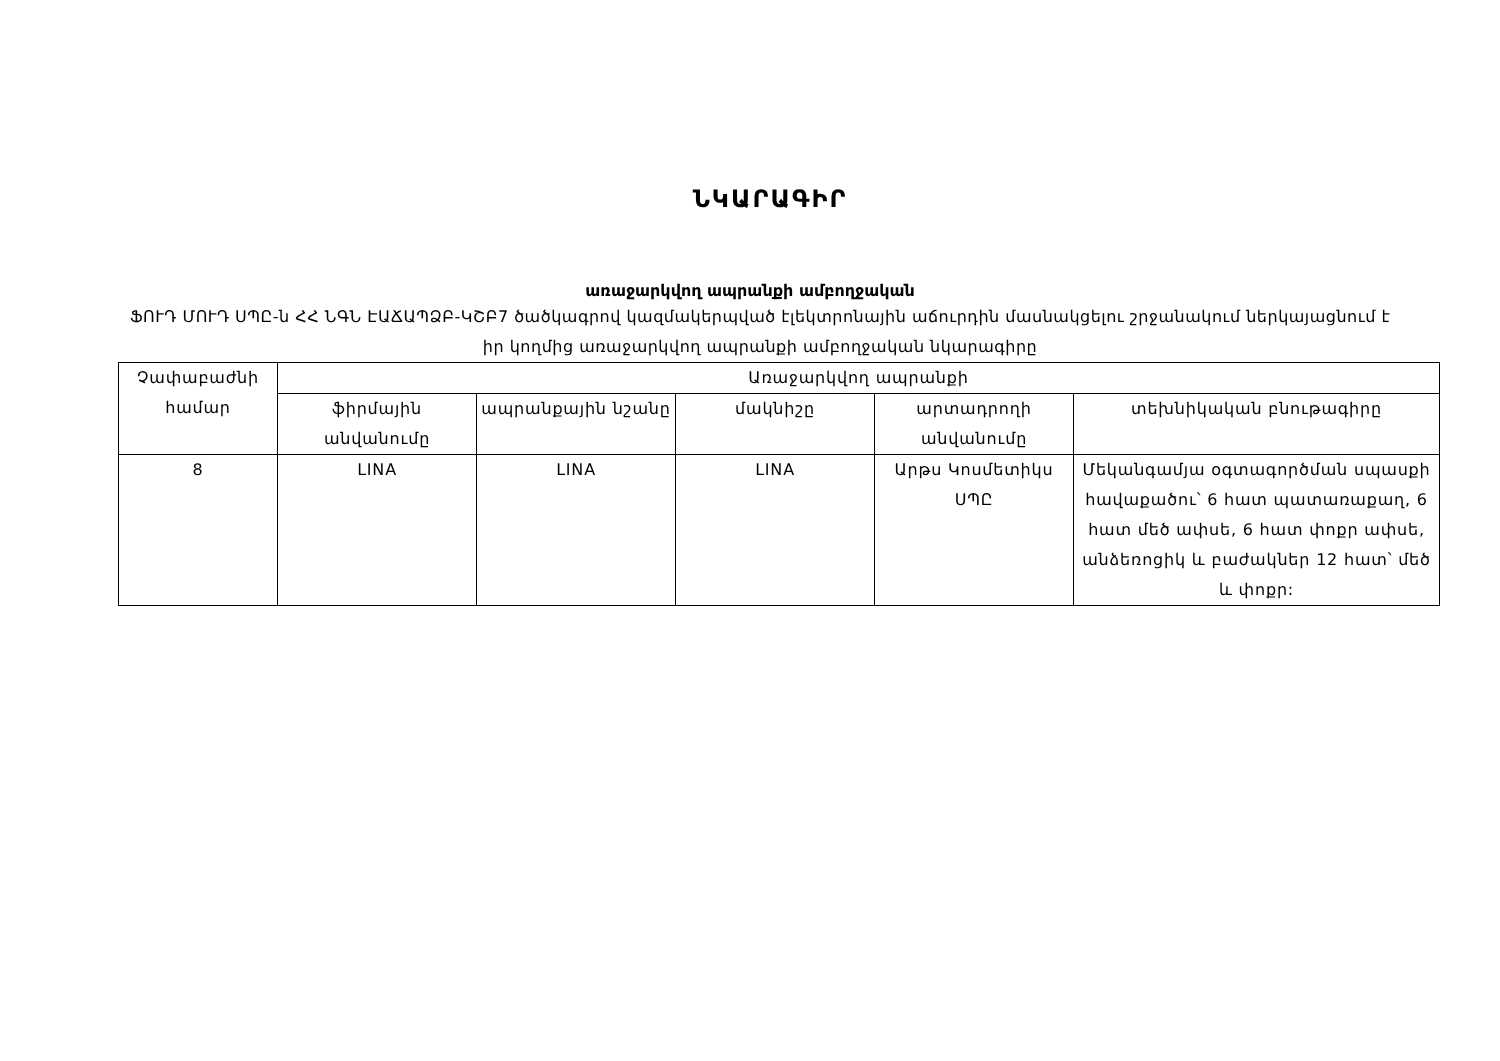ՆԿԱՐԱԳԻՐ
առաջարկվող ապրանքի ամբողջական
ՖՈՒԴ ՄՈՒԴ ՍՊԸ-ն ՀՀ ՆԳՆ ԷԱՃԱՊՁԲ-ԿՇԲ7 ծածկագրով կազմակերպված էլեկտրոնային աճուրդին մասնակցելու շրջանակում ներկայացնում է իր կողմից առաջարկվող ապրանքի ամբողջական նկարագիրը
| Չափաբաժնի համար | Առաջարկվող ապրանքի | | | | |
| --- | --- | --- | --- | --- | --- |
| | ֆիրմային անվանումը | ապրանքային նշանը | մակնիշը | արտադրողի անվանումը | տեխնիկական բնութագիրը |
| 8 | LINA | LINA | LINA | Արթս Կոսմետիկս ՍՊԸ | Մեկանգամյա օգտագործման սպասքի հավաքածու՝ 6 հատ պատառաքաղ, 6 հատ մեծ ափսե, 6 հատ փոքր ափսե, անձեռոցիկ և բաժակներ 12 հատ՝ մեծ և փոքր: |